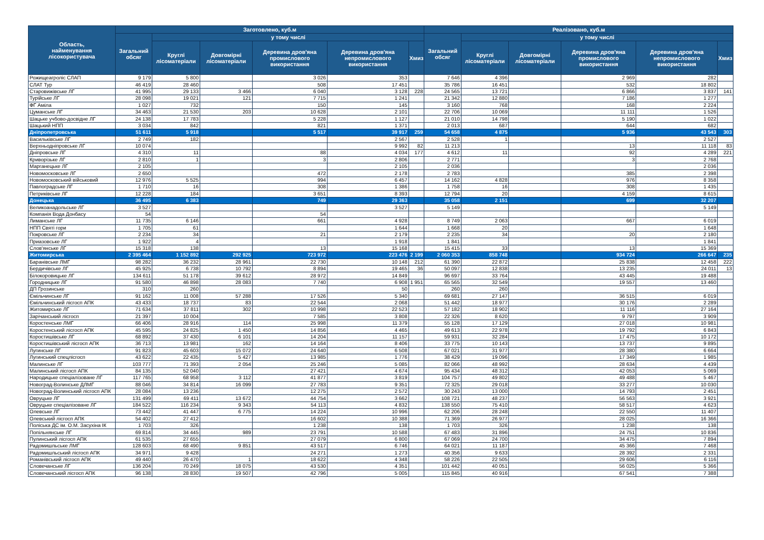| Область, найменування лісокористувача | Заготовлено, куб.м | | | | | | Реалізовано, куб.м | | | | | |
| --- | --- | --- | --- | --- | --- | --- | --- | --- | --- | --- | --- | --- |
| | Загальний обсяг | у тому числі | | | | | Загальний обсяг | у тому числі | | | | |
| | | Круглі лісоматеріали | Довгомірні лісоматеріали | Деревина дров'яна промислового використання | Деревина дров'яна непромислового використання | Хмиз | | Круглі лісоматеріали | Довгомірні лісоматеріали | Деревина дров'яна промислового використання | Деревина дров'яна непромислового використання | Хмиз |
| Рожищеагроліс СЛАП | 9 179 | 5 800 | | 3 026 | 353 | | 7 646 | 4 396 | | 2 969 | 282 | |
| СЛАТ Тур | 46 419 | 28 460 | | 508 | 17 451 | | 35 786 | 16 451 | | 532 | 18 802 | |
| Старовижівське ЛГ | 41 995 | 29 133 | 3 466 | 6 040 | 3 128 | 228 | 24 565 | 13 721 | | 6 866 | 3 837 | 141 |
| Турійське ЛГ | 28 098 | 19 021 | 121 | 7 715 | 1 241 | | 21 342 | 12 880 | | 7 186 | 1 277 | |
| ФГ Аміла | 1 027 | 732 | | 150 | 145 | | 3 160 | 768 | | 168 | 2 224 | |
| Цуманське ЛГ | 34 463 | 21 530 | 203 | 10 628 | 2 101 | | 22 706 | 10 069 | | 11 111 | 1 526 | |
| Шацьке учбово-досвідне ЛГ | 24 138 | 17 783 | | 5 228 | 1 127 | | 21 010 | 14 798 | | 5 190 | 1 022 | |
| Шацький НПП | 3 034 | 842 | | 821 | 1 371 | | 2 013 | 687 | | 644 | 682 | |
| Дніпропетровська | 51 611 | 5 918 | | 5 517 | 39 917 | 259 | 54 658 | 4 875 | | 5 936 | 43 543 | 303 |
| Васильківське ЛГ | 2 749 | 182 | | | 2 567 | | 2 528 | 1 | | | 2 527 | |
| Верхньодніпровське ЛГ | 10 074 | | | | 9 992 | 82 | 11 213 | | | 13 | 11 118 | 83 |
| Дніпровське ЛГ | 4 310 | 11 | | 88 | 4 034 | 177 | 4 612 | 11 | | 92 | 4 289 | 221 |
| Криворізьке ЛГ | 2 810 | 1 | | 3 | 2 806 | | 2 771 | | | 3 | 2 768 | |
| Марганецьке ЛГ | 2 105 | | | | 2 105 | | 2 036 | | | | 2 036 | |
| Новомосковське ЛГ | 2 650 | | | 472 | 2 178 | | 2 783 | | | 385 | 2 398 | |
| Новомосковський військовий | 12 976 | 5 525 | | 994 | 6 457 | | 14 162 | 4 828 | | 976 | 8 358 | |
| Павлоградське ЛГ | 1 710 | 16 | | 308 | 1 386 | | 1 758 | 16 | | 308 | 1 435 | |
| Петриківське ЛГ | 12 228 | 184 | | 3 651 | 8 393 | | 12 794 | 20 | | 4 159 | 8 615 | |
| Донецька | 36 495 | 6 383 | | 749 | 29 363 | | 35 058 | 2 151 | | 699 | 32 207 | |
| Великоанадольське ЛГ | 3 527 | | | | 3 527 | | 5 149 | | | | 5 149 | |
| Компанія Вода Донбасу | 54 | | | 54 | | | | | | | | |
| Лиманське ЛГ | 11 735 | 6 146 | | 661 | 4 928 | | 8 749 | 2 063 | | 667 | 6 019 | |
| НПП Святі гори | 1 705 | 61 | | | 1 644 | | 1 668 | 20 | | | 1 648 | |
| Покровське ЛГ | 2 234 | 34 | | 21 | 2 179 | | 2 235 | 34 | | 20 | 2 180 | |
| Приазовське ЛГ | 1 922 | 4 | | | 1 918 | | 1 841 | | | | 1 841 | |
| Слов'янське ЛГ | 15 318 | 138 | | 13 | 15 168 | | 15 415 | 33 | | 13 | 15 369 | |
| Житомирська | 2 395 464 | 1 152 892 | 292 925 | 723 972 | 223 476 | 2 199 | 2 060 353 | 858 748 | | 934 724 | 266 647 | 235 |
| Баранівське ЛМГ | 98 282 | 36 232 | 28 961 | 22 730 | 10 148 | 212 | 61 390 | 22 872 | | 25 838 | 12 458 | 222 |
| Бердичівське ЛГ | 45 925 | 6 738 | 10 792 | 8 894 | 19 465 | 36 | 50 097 | 12 838 | | 13 235 | 24 011 | 13 |
| Білокоровицьке ЛГ | 134 611 | 51 178 | 39 612 | 28 972 | 14 849 | | 96 697 | 33 764 | | 43 445 | 19 488 | |
| Городницьке ЛГ | 91 580 | 46 898 | 28 083 | 7 740 | 6 908 | 1 951 | 65 565 | 32 549 | | 19 557 | 13 460 | |
| ДП Грозинське | 310 | 260 | | | 50 | | 260 | 260 | | | | |
| Ємільчинське ЛГ | 91 162 | 11 008 | 57 288 | 17 526 | 5 340 | | 69 681 | 27 147 | | 36 515 | 6 019 | |
| Ємільчинський лісгосп АПК | 43 433 | 18 737 | 83 | 22 544 | 2 068 | | 51 442 | 18 977 | | 30 176 | 2 289 | |
| Житомирське ЛГ | 71 634 | 37 811 | 302 | 10 998 | 22 523 | | 57 182 | 18 902 | | 11 116 | 27 164 | |
| Зарічанський лісгосп | 21 397 | 10 004 | | 7 585 | 3 808 | | 22 326 | 8 620 | | 9 797 | 3 909 | |
| Коростенське ЛМГ | 66 406 | 28 916 | 114 | 25 998 | 11 379 | | 55 128 | 17 129 | | 27 018 | 10 981 | |
| Коростенський лісгосп АПК | 45 595 | 24 825 | 1 450 | 14 856 | 4 465 | | 49 613 | 22 978 | | 19 792 | 6 843 | |
| Коростишівське ЛГ | 68 892 | 37 430 | 6 101 | 14 204 | 11 157 | | 59 931 | 32 284 | | 17 475 | 10 172 | |
| Коростишівський лісгосп АПК | 36 713 | 13 981 | 162 | 14 164 | 8 406 | | 33 775 | 10 143 | | 13 737 | 9 895 | |
| Лугинське ЛГ | 91 823 | 45 603 | 15 072 | 24 640 | 6 508 | | 67 021 | 31 977 | | 28 380 | 6 664 | |
| Лугинський спецлісгосп | 43 622 | 22 435 | 5 427 | 13 985 | 1 776 | | 38 429 | 19 096 | | 17 349 | 1 985 | |
| Малинське ЛГ | 103 777 | 71 393 | 2 054 | 25 246 | 5 085 | | 82 066 | 48 992 | | 28 634 | 4 439 | |
| Малинський лісгосп АПК | 84 135 | 52 040 | | 27 421 | 4 674 | | 95 434 | 48 312 | | 42 053 | 5 069 | |
| Народицьке спеціалізоване ЛГ | 117 765 | 68 958 | 3 112 | 41 877 | 3 819 | | 104 757 | 49 802 | | 49 488 | 5 467 | |
| Новоград-Волинське ДЛМГ | 88 046 | 34 814 | 16 099 | 27 783 | 9 351 | | 72 325 | 29 018 | | 33 277 | 10 030 | |
| Новоград-Волинський лісгосп АПК | 28 084 | 13 236 | | 12 275 | 2 572 | | 30 243 | 13 000 | | 14 793 | 2 451 | |
| Овруцьке ЛГ | 131 499 | 69 411 | 13 672 | 44 754 | 3 662 | | 108 721 | 48 237 | | 56 563 | 3 921 | |
| Овруцьке спеціалізоване ЛГ | 184 522 | 116 234 | 9 343 | 54 113 | 4 832 | | 138 550 | 75 410 | | 58 517 | 4 623 | |
| Олевське ЛГ | 73 442 | 41 447 | 6 775 | 14 224 | 10 996 | | 62 206 | 28 248 | | 22 550 | 11 407 | |
| Олевський лісгосп АПК | 54 402 | 27 412 | | 16 602 | 10 388 | | 71 369 | 26 977 | | 28 025 | 16 366 | |
| Поліська ДС ім. О.М. Засухіна ІК | 1 703 | 326 | | 1 238 | 138 | | 1 703 | 326 | | 1 238 | 138 | |
| Попільнянське ЛГ | 69 814 | 34 445 | 989 | 23 791 | 10 588 | | 67 483 | 31 896 | | 24 751 | 10 836 | |
| Пулинський лісгосп АПК | 61 535 | 27 655 | | 27 079 | 6 800 | | 67 069 | 24 700 | | 34 475 | 7 894 | |
| Радомишльське ЛМГ | 128 603 | 68 490 | 9 851 | 43 517 | 6 746 | | 64 021 | 11 187 | | 45 366 | 7 468 | |
| Радомишльський лісгосп АПК | 34 971 | 9 428 | | 24 271 | 1 273 | | 40 356 | 9 633 | | 28 392 | 2 331 | |
| Романівський лісгосп АПК | 49 440 | 26 470 | 1 | 18 622 | 4 348 | | 58 226 | 22 505 | | 29 606 | 6 116 | |
| Словечанське ЛГ | 136 204 | 70 249 | 18 075 | 43 530 | 4 351 | | 101 442 | 40 051 | | 56 025 | 5 366 | |
| Словечанський лісгосп АПК | 96 138 | 28 830 | 19 507 | 42 796 | 5 005 | | 115 845 | 40 916 | | 67 541 | 7 388 | |